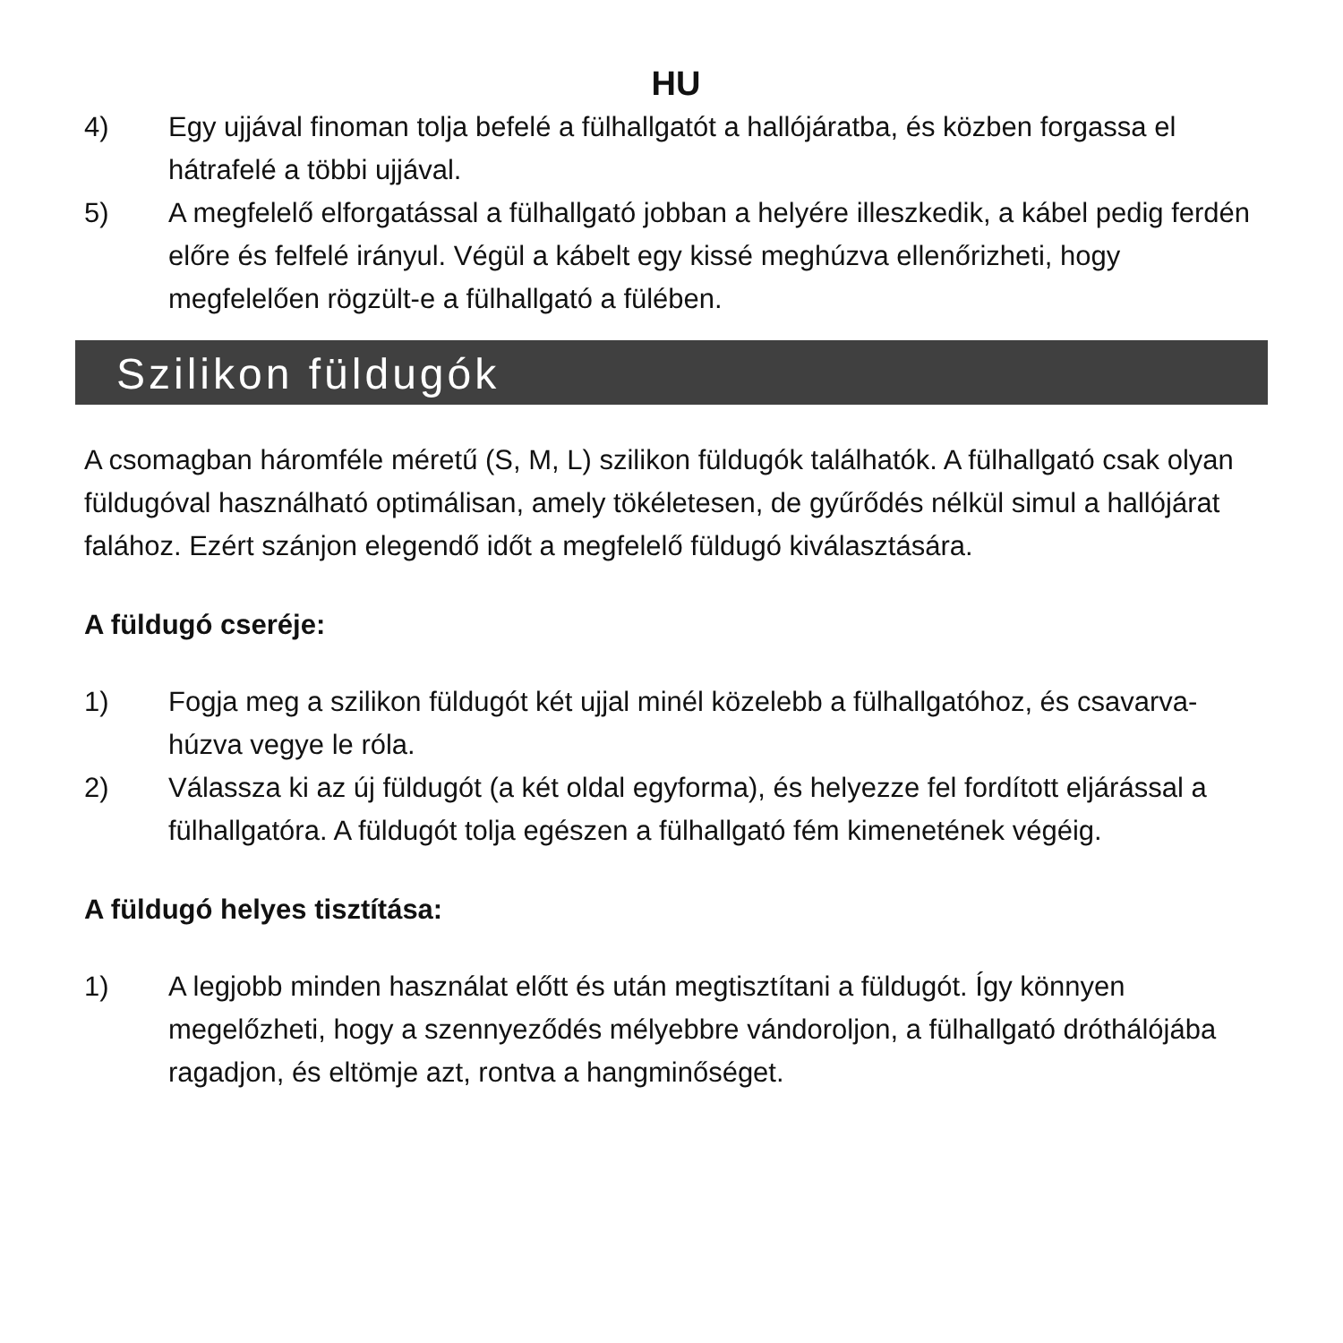HU
4) Egy ujjával finoman tolja befelé a fülhallgatót a hallójáratba, és közben forgassa el hátrafelé a többi ujjával.
5) A megfelelő elforgatással a fülhallgató jobban a helyére illeszkedik, a kábel pedig ferdén előre és felfelé irányul. Végül a kábelt egy kissé meghúzva ellenőrizheti, hogy megfelelően rögzült-e a fülhallgató a fülében.
Szilikon füldugók
A csomagban háromféle méretű (S, M, L) szilikon füldugók találhatók. A fülhallgató csak olyan füldugóval használható optimálisan, amely tökéletesen, de gyűrődés nélkül simul a hallójárat falához. Ezért szánjon elegendő időt a megfelelő füldugó kiválasztására.
A füldugó cseréje:
1) Fogja meg a szilikon füldugót két ujjal minél közelebb a fülhallgatóhoz, és csavarva-húzva vegye le róla.
2) Válassza ki az új füldugót (a két oldal egyforma), és helyezze fel fordított eljárással a fülhallgatóra. A füldugót tolja egészen a fülhallgató fém kimenetének végéig.
A füldugó helyes tisztítása:
1) A legjobb minden használat előtt és után megtisztítani a füldugót. Így könnyen megelőzheti, hogy a szennyeződés mélyebbre vándoroljon, a fülhallgató dróthálójába ragadjon, és eltömje azt, rontva a hangminőséget.